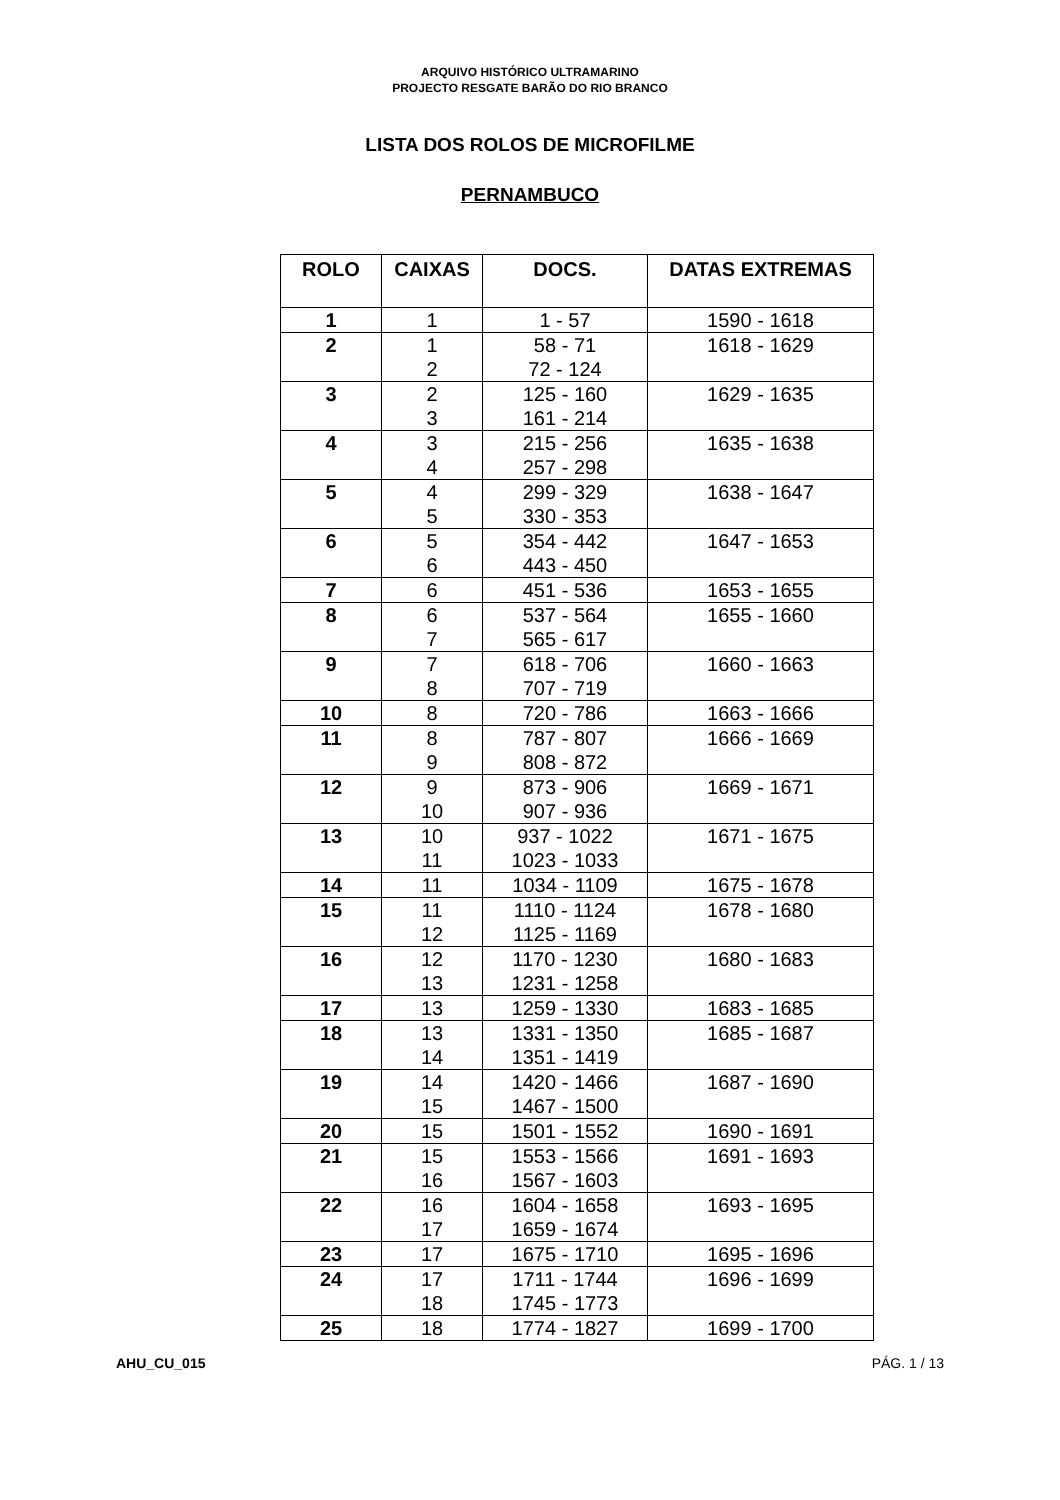ARQUIVO HISTÓRICO ULTRAMARINO
PROJECTO RESGATE BARÃO DO RIO BRANCO
LISTA DOS ROLOS DE MICROFILME
PERNAMBUCO
| ROLO | CAIXAS | DOCS. | DATAS EXTREMAS |
| --- | --- | --- | --- |
| 1 | 1 | 1 - 57 | 1590 - 1618 |
| 2 | 1 2 | 58 - 71 72 - 124 | 1618 - 1629 |
| 3 | 2 3 | 125 - 160 161 - 214 | 1629 - 1635 |
| 4 | 3 4 | 215 - 256 257 - 298 | 1635 - 1638 |
| 5 | 4 5 | 299 - 329 330 - 353 | 1638 - 1647 |
| 6 | 5 6 | 354 - 442 443 - 450 | 1647 - 1653 |
| 7 | 6 | 451 - 536 | 1653 - 1655 |
| 8 | 6 7 | 537 - 564 565 - 617 | 1655 - 1660 |
| 9 | 7 8 | 618 - 706 707 - 719 | 1660 - 1663 |
| 10 | 8 | 720 - 786 | 1663 - 1666 |
| 11 | 8 9 | 787 - 807 808 - 872 | 1666 - 1669 |
| 12 | 9 10 | 873 - 906 907 - 936 | 1669 - 1671 |
| 13 | 10 11 | 937 - 1022 1023 - 1033 | 1671 - 1675 |
| 14 | 11 | 1034 - 1109 | 1675 - 1678 |
| 15 | 11 12 | 1110 - 1124 1125 - 1169 | 1678 - 1680 |
| 16 | 12 13 | 1170 - 1230 1231 - 1258 | 1680 - 1683 |
| 17 | 13 | 1259 - 1330 | 1683 - 1685 |
| 18 | 13 14 | 1331 - 1350 1351 - 1419 | 1685 - 1687 |
| 19 | 14 15 | 1420 - 1466 1467 - 1500 | 1687 - 1690 |
| 20 | 15 | 1501 - 1552 | 1690 - 1691 |
| 21 | 15 16 | 1553 - 1566 1567 - 1603 | 1691 - 1693 |
| 22 | 16 17 | 1604 - 1658 1659 - 1674 | 1693 - 1695 |
| 23 | 17 | 1675 - 1710 | 1695 - 1696 |
| 24 | 17 18 | 1711 - 1744 1745 - 1773 | 1696 - 1699 |
| 25 | 18 | 1774 - 1827 | 1699 - 1700 |
AHU_CU_015 PÁG. 1 / 13